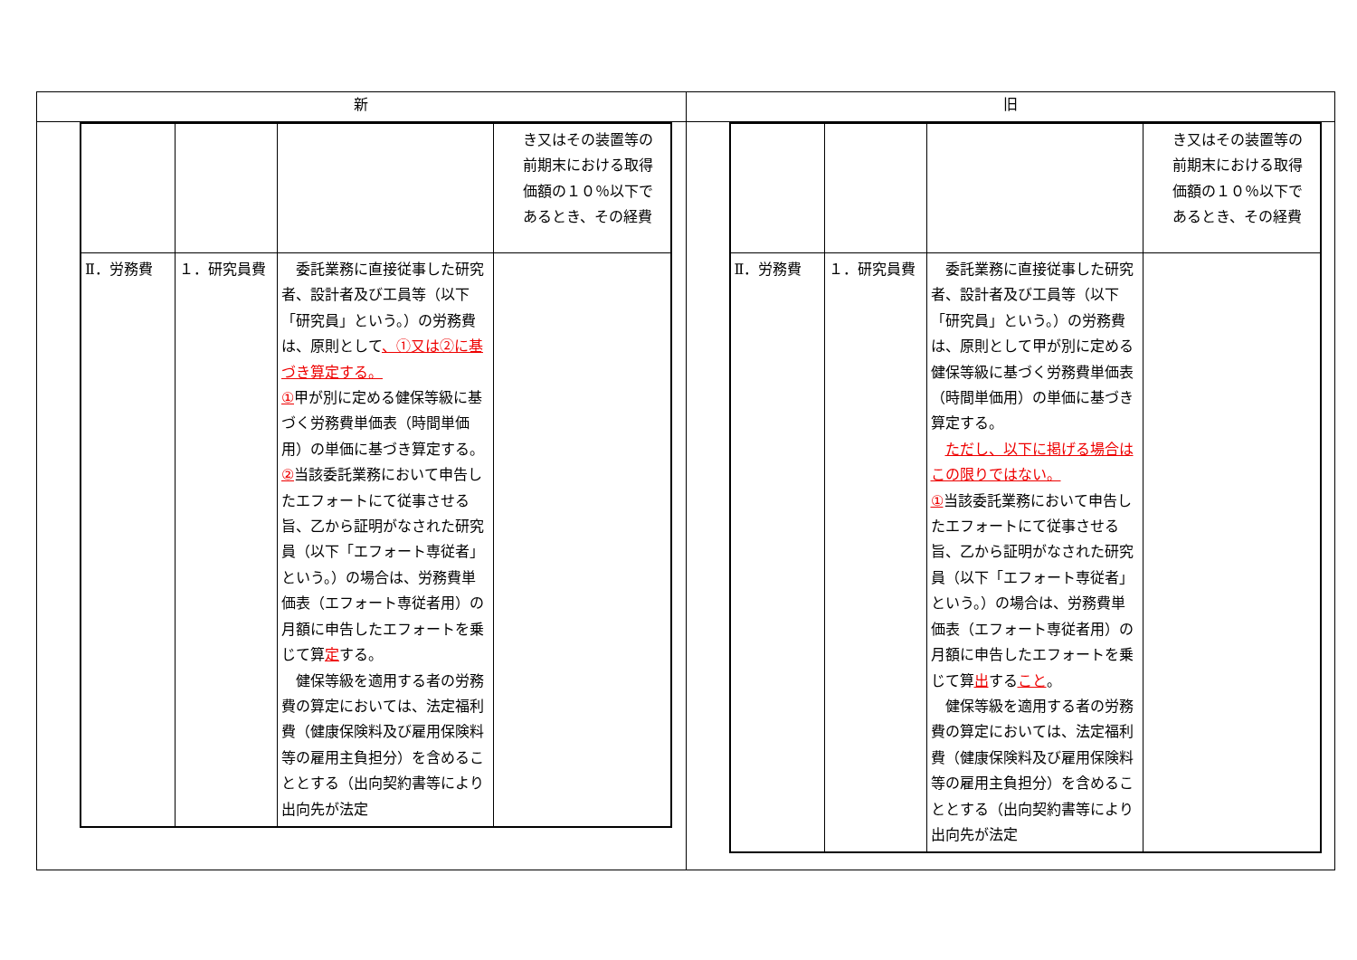| 新 | 旧 |
| --- | --- |
| / / / / き又はその装置等の前期末における取得価額の１０％以下であるとき、その経費 / / Ⅱ．労務費 / １．研究員費 / 委託業務に直接従事した研究者、設計者及び工員等（以下「研究員」という。）の労務費は、原則として 、①又は②に基づき算定する。 ① 甲が別に定める健保等級に基づく労務費単価表（時間単価用）の単価に基づき算定する。 ② 当該委託業務において申告したエフォートにて従事させる旨、乙から証明がなされた研究員（以下「エフォート専従者」という。）の場合は、労務費単価表（エフォート専従者用）の月額に申告したエフォートを乗じて算 定 する。 健保等級を適用する者の労務費の算定においては、法定福利費（健康保険料及び雇用保険料等の雇用主負担分）を含めることとする（出向契約書等により出向先が法定 / / | / / / / き又はその装置等の前期末における取得価額の１０％以下であるとき、その経費 / / Ⅱ．労務費 / １．研究員費 / 委託業務に直接従事した研究者、設計者及び工員等（以下「研究員」という。）の労務費は、原則として甲が別に定める健保等級に基づく労務費単価表（時間単価用）の単価に基づき算定する。 ただし、以下に掲げる場合はこの限りではない。 ① 当該委託業務において申告したエフォートにて従事させる旨、乙から証明がなされた研究員（以下「エフォート専従者」という。）の場合は、労務費単価表（エフォート専従者用）の月額に申告したエフォートを乗じて算 出 する こと 。 健保等級を適用する者の労務費の算定においては、法定福利費（健康保険料及び雇用保険料等の雇用主負担分）を含めることとする（出向契約書等により出向先が法定 / / |